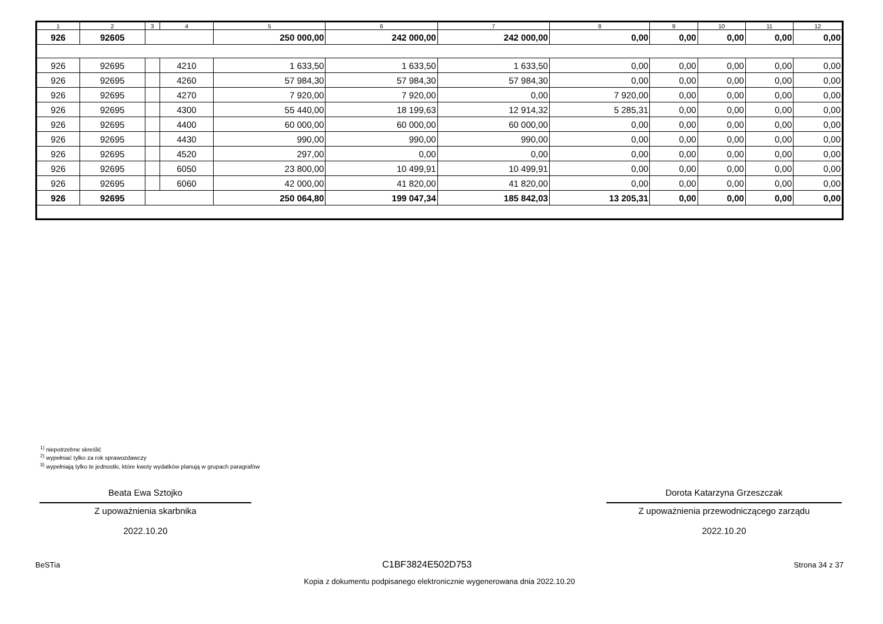| 1 | 2 | 3 | 4 | 5 | 6 | 7 | 8 | 9 | 10 | 11 | 12 |
| --- | --- | --- | --- | --- | --- | --- | --- | --- | --- | --- | --- |
| 926 | 92605 | | | 250 000,00 | 242 000,00 | 242 000,00 | 0,00 | 0,00 | 0,00 | 0,00 | 0,00 |
| 926 | 92695 | | 4210 | 1 633,50 | 1 633,50 | 1 633,50 | 0,00 | 0,00 | 0,00 | 0,00 | 0,00 |
| 926 | 92695 | | 4260 | 57 984,30 | 57 984,30 | 57 984,30 | 0,00 | 0,00 | 0,00 | 0,00 | 0,00 |
| 926 | 92695 | | 4270 | 7 920,00 | 7 920,00 | 0,00 | 7 920,00 | 0,00 | 0,00 | 0,00 | 0,00 |
| 926 | 92695 | | 4300 | 55 440,00 | 18 199,63 | 12 914,32 | 5 285,31 | 0,00 | 0,00 | 0,00 | 0,00 |
| 926 | 92695 | | 4400 | 60 000,00 | 60 000,00 | 60 000,00 | 0,00 | 0,00 | 0,00 | 0,00 | 0,00 |
| 926 | 92695 | | 4430 | 990,00 | 990,00 | 990,00 | 0,00 | 0,00 | 0,00 | 0,00 | 0,00 |
| 926 | 92695 | | 4520 | 297,00 | 0,00 | 0,00 | 0,00 | 0,00 | 0,00 | 0,00 | 0,00 |
| 926 | 92695 | | 6050 | 23 800,00 | 10 499,91 | 10 499,91 | 0,00 | 0,00 | 0,00 | 0,00 | 0,00 |
| 926 | 92695 | | 6060 | 42 000,00 | 41 820,00 | 41 820,00 | 0,00 | 0,00 | 0,00 | 0,00 | 0,00 |
| 926 | 92695 | | | 250 064,80 | 199 047,34 | 185 842,03 | 13 205,31 | 0,00 | 0,00 | 0,00 | 0,00 |
<sup>1)</sup> niepotrzebne skreślić
<sup>2)</sup> wypełniać tylko za rok sprawozdawczy
<sup>3)</sup> wypełniają tylko te jednostki, które kwoty wydatków planują w grupach paragrafów
Beata Ewa Sztojko
Z upoważnienia skarbnika
2022.10.20
Dorota Katarzyna Grzeszczak
Z upoważnienia przewodniczącego zarządu
2022.10.20
BeSTia C1BF3824E502D753 Strona 34 z 37
Kopia z dokumentu podpisanego elektronicznie wygenerowana dnia 2022.10.20